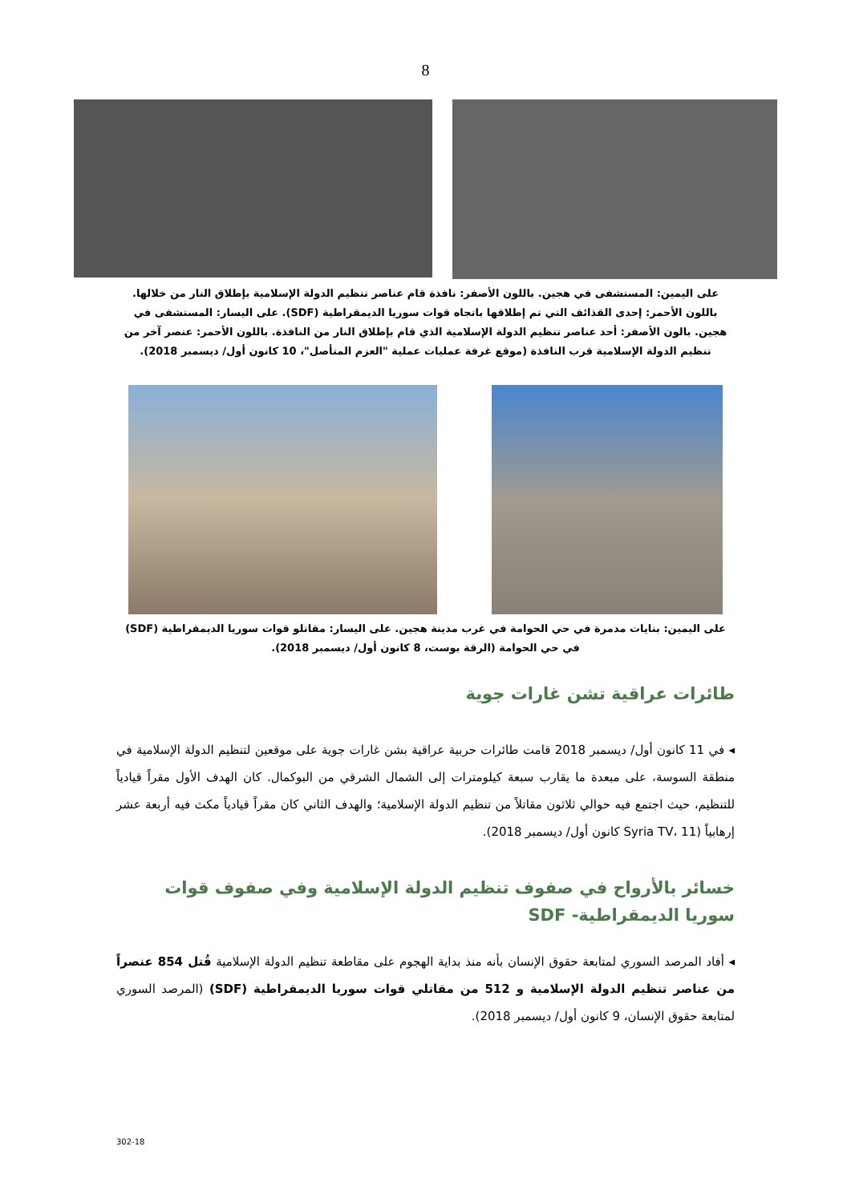8
على اليمين: المستشفى في هجين. باللون الأصفر: نافذة قام عناصر تنظيم الدولة الإسلامية بإطلاق النار من خلالها. باللون الأحمر: إحدى القذائف التي تم إطلاقها باتجاه قوات سوريا الديمقراطية (SDF). على اليسار: المستشفى في هجين. بالون الأصفر: أحد عناصر تنظيم الدولة الإسلامية الذي قام بإطلاق النار من النافذة. باللون الأحمر: عنصر آخر من تنظيم الدولة الإسلامية قرب النافذة (موقع غرفة عمليات عملية "العزم المتأصل"، 10 كانون أول/ ديسمبر 2018).
على اليمين: بنايات مدمرة في حي الحوامة في غرب مدينة هجين. على اليسار: مقاتلو قوات سوريا الديمقراطية (SDF) في حي الحوامة (الرقة بوست، 8 كانون أول/ ديسمبر 2018).
طائرات عراقية تشن غارات جوية
◂ في 11 كانون أول/ ديسمبر 2018 قامت طائرات حربية عراقية بشن غارات جوية على موقعين لتنظيم الدولة الإسلامية في منطقة السوسة، على مبعدة ما يقارب سبعة كيلومترات إلى الشمال الشرقي من البوكمال. كان الهدف الأول مقراً قيادياً للتنظيم، حيث اجتمع فيه حوالي ثلاثون مقاتلاً من تنظيم الدولة الإسلامية؛ والهدف الثاني كان مقراً قيادياً مكث فيه أربعة عشر إرهابياً (Syria TV، 11 كانون أول/ ديسمبر 2018).
خسائر بالأرواح في صفوف تنظيم الدولة الإسلامية وفي صفوف قوات سوريا الديمقراطية- SDF
◂ أفاد المرصد السوري لمتابعة حقوق الإنسان بأنه منذ بداية الهجوم على مقاطعة تنظيم الدولة الإسلامية قُتل 854 عنصراً من عناصر تنظيم الدولة الإسلامية و 512 من مقاتلي قوات سوريا الديمقراطية (SDF) (المرصد السوري لمتابعة حقوق الإنسان، 9 كانون أول/ ديسمبر 2018).
302-18